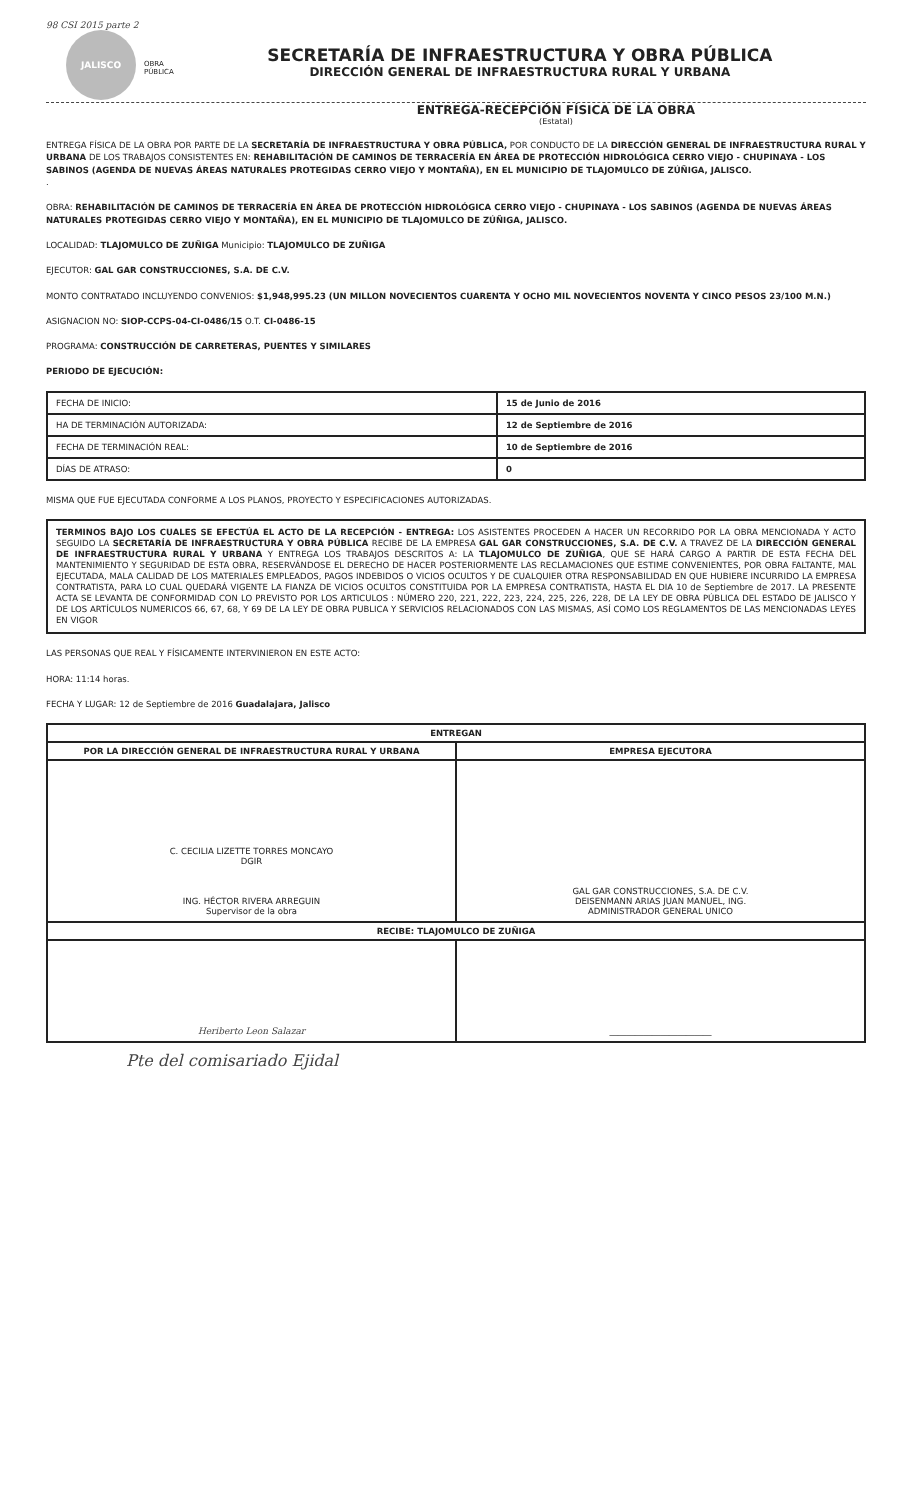98 CSI 2015 parte 2
JALISCO
OBRA
PÚBLICA
SECRETARÍA DE INFRAESTRUCTURA Y OBRA PÚBLICA
DIRECCIÓN GENERAL DE INFRAESTRUCTURA RURAL Y URBANA
ENTREGA-RECEPCIÓN FÍSICA DE LA OBRA
(Estatal)
ENTREGA FÍSICA DE LA OBRA POR PARTE DE LA SECRETARÍA DE INFRAESTRUCTURA Y OBRA PÚBLICA, POR CONDUCTO DE LA DIRECCIÓN GENERAL DE INFRAESTRUCTURA RURAL Y URBANA DE LOS TRABAJOS CONSISTENTES EN: REHABILITACIÓN DE CAMINOS DE TERRACERÍA EN ÁREA DE PROTECCIÓN HIDROLÓGICA CERRO VIEJO - CHUPINAYA - LOS SABINOS (AGENDA DE NUEVAS ÁREAS NATURALES PROTEGIDAS CERRO VIEJO Y MONTAÑA), EN EL MUNICIPIO DE TLAJOMULCO DE ZÚÑIGA, JALISCO.
.
OBRA: REHABILITACIÓN DE CAMINOS DE TERRACERÍA EN ÁREA DE PROTECCIÓN HIDROLÓGICA CERRO VIEJO - CHUPINAYA - LOS SABINOS (AGENDA DE NUEVAS ÁREAS NATURALES PROTEGIDAS CERRO VIEJO Y MONTAÑA), EN EL MUNICIPIO DE TLAJOMULCO DE ZÚÑIGA, JALISCO.
LOCALIDAD: TLAJOMULCO DE ZUÑIGA Municipio: TLAJOMULCO DE ZUÑIGA
EJECUTOR: GAL GAR CONSTRUCCIONES, S.A. DE C.V.
MONTO CONTRATADO INCLUYENDO CONVENIOS: $1,948,995.23 (UN MILLON NOVECIENTOS CUARENTA Y OCHO MIL NOVECIENTOS NOVENTA Y CINCO PESOS 23/100 M.N.)
ASIGNACION NO: SIOP-CCPS-04-CI-0486/15 O.T. CI-0486-15
PROGRAMA: CONSTRUCCIÓN DE CARRETERAS, PUENTES Y SIMILARES
PERIODO DE EJECUCIÓN:
| FECHA DE INICIO: | 15 de Junio de 2016 |
| HA DE TERMINACIÓN AUTORIZADA: | 12 de Septiembre de 2016 |
| FECHA DE TERMINACIÓN REAL: | 10 de Septiembre de 2016 |
| DÍAS DE ATRASO: | 0 |
MISMA QUE FUE EJECUTADA CONFORME A LOS PLANOS, PROYECTO Y ESPECIFICACIONES AUTORIZADAS.
TERMINOS BAJO LOS CUALES SE EFECTÚA EL ACTO DE LA RECEPCIÓN - ENTREGA: LOS ASISTENTES PROCEDEN A HACER UN RECORRIDO POR LA OBRA MENCIONADA Y ACTO SEGUIDO LA SECRETARÍA DE INFRAESTRUCTURA Y OBRA PÚBLICA RECIBE DE LA EMPRESA GAL GAR CONSTRUCCIONES, S.A. DE C.V. A TRAVEZ DE LA DIRECCIÓN GENERAL DE INFRAESTRUCTURA RURAL Y URBANA Y ENTREGA LOS TRABAJOS DESCRITOS A: LA TLAJOMULCO DE ZUÑIGA, QUE SE HARÁ CARGO A PARTIR DE ESTA FECHA DEL MANTENIMIENTO Y SEGURIDAD DE ESTA OBRA, RESERVÁNDOSE EL DERECHO DE HACER POSTERIORMENTE LAS RECLAMACIONES QUE ESTIME CONVENIENTES, POR OBRA FALTANTE, MAL EJECUTADA, MALA CALIDAD DE LOS MATERIALES EMPLEADOS, PAGOS INDEBIDOS O VICIOS OCULTOS Y DE CUALQUIER OTRA RESPONSABILIDAD EN QUE HUBIERE INCURRIDO LA EMPRESA CONTRATISTA, PARA LO CUAL QUEDARÁ VIGENTE LA FIANZA DE VICIOS OCULTOS CONSTITUIDA POR LA EMPRESA CONTRATISTA, HASTA EL DIA 10 de Septiembre de 2017. LA PRESENTE ACTA SE LEVANTA DE CONFORMIDAD CON LO PREVISTO POR LOS ARTICULOS : NÚMERO 220, 221, 222, 223, 224, 225, 226, 228, DE LA LEY DE OBRA PÚBLICA DEL ESTADO DE JALISCO Y DE LOS ARTÍCULOS NUMERICOS 66, 67, 68, Y 69 DE LA LEY DE OBRA PUBLICA Y SERVICIOS RELACIONADOS CON LAS MISMAS, ASÍ COMO LOS REGLAMENTOS DE LAS MENCIONADAS LEYES EN VIGOR
LAS PERSONAS QUE REAL Y FÍSICAMENTE INTERVINIERON EN ESTE ACTO:
HORA: 11:14 horas.
FECHA Y LUGAR: 12 de Septiembre de 2016 Guadalajara, Jalisco
| ENTREGAN | |
| --- | --- |
| POR LA DIRECCIÓN GENERAL DE INFRAESTRUCTURA RURAL Y URBANA | EMPRESA EJECUTORA |
| C. CECILIA LIZETTE TORRES MONCAYO DGIR ING. HÉCTOR RIVERA ARREGUIN Supervisor de la obra | GAL GAR CONSTRUCCIONES, S.A. DE C.V. DEISENMANN ARIAS JUAN MANUEL, ING. ADMINISTRADOR GENERAL UNICO |
| RECIBE: TLAJOMULCO DE ZUÑIGA | |
| Heriberto Leon Salazar | ________________________ |
Pte del comisariado Ejidal